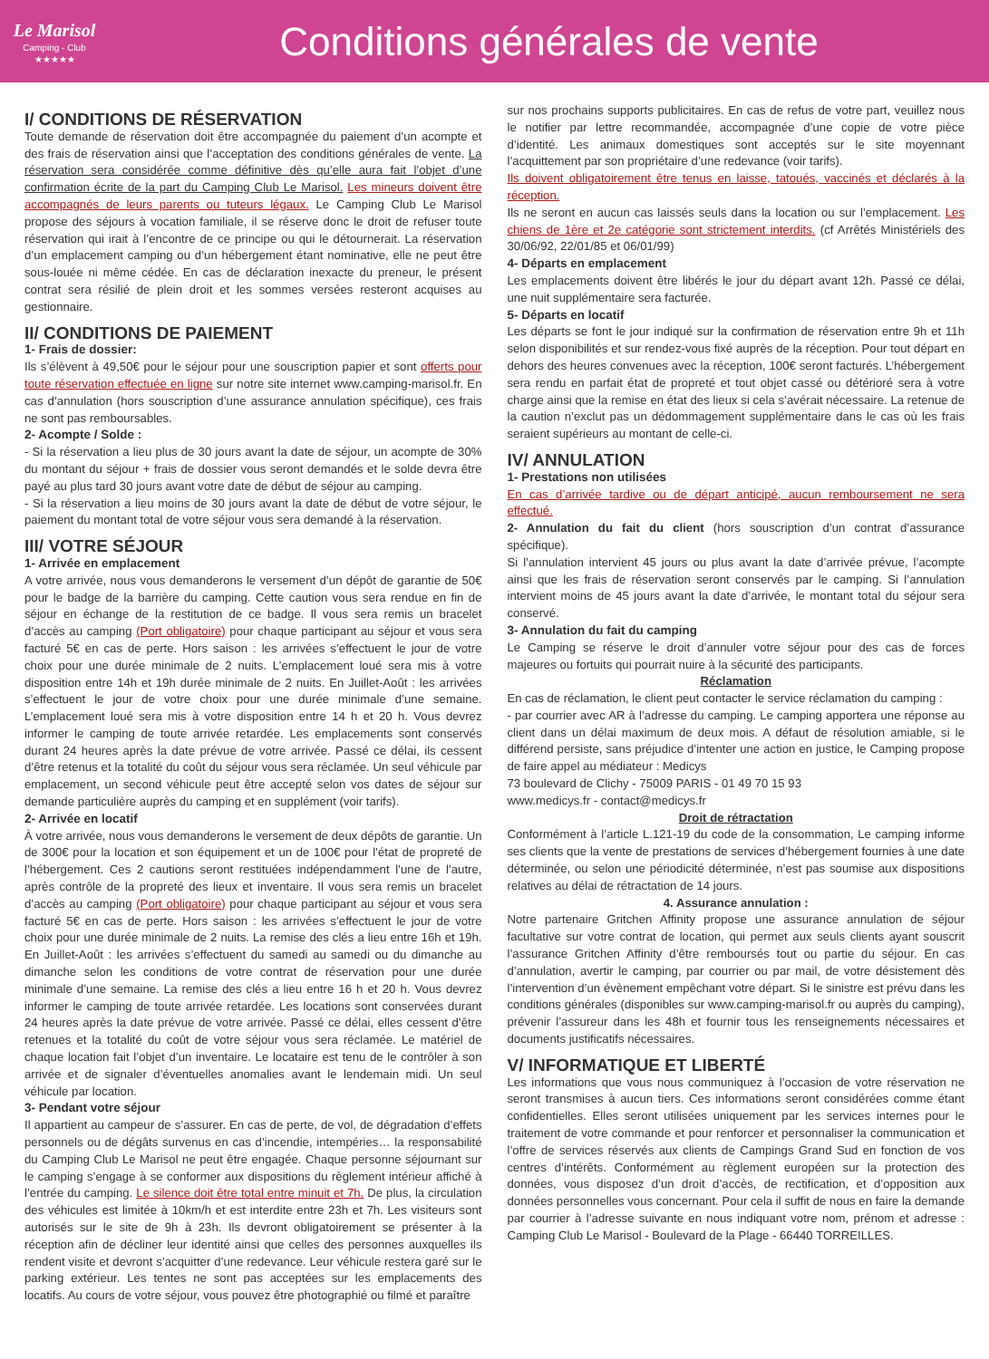Le Marisol
Camping - Club
★★★★★
Conditions générales de vente
I/ CONDITIONS DE RÉSERVATION
Toute demande de réservation doit être accompagnée du paiement d’un acompte et des frais de réservation ainsi que l’acceptation des conditions générales de vente. La réservation sera considérée comme définitive dès qu’elle aura fait l’objet d’une confirmation écrite de la part du Camping Club Le Marisol. Les mineurs doivent être accompagnés de leurs parents ou tuteurs légaux. Le Camping Club Le Marisol propose des séjours à vocation familiale, il se réserve donc le droit de refuser toute réservation qui irait à l’encontre de ce principe ou qui le détournerait. La réservation d’un emplacement camping ou d’un hébergement étant nominative, elle ne peut être sous-louée ni même cédée. En cas de déclaration inexacte du preneur, le présent contrat sera résilié de plein droit et les sommes versées resteront acquises au gestionnaire.
II/ CONDITIONS DE PAIEMENT
1- Frais de dossier:
Ils s’élèvent à 49,50€ pour le séjour pour une souscription papier et sont offerts pour toute réservation effectuée en ligne sur notre site internet www.camping-marisol.fr. En cas d’annulation (hors souscription d’une assurance annulation spécifique), ces frais ne sont pas remboursables.
2- Acompte / Solde :
- Si la réservation a lieu plus de 30 jours avant la date de séjour, un acompte de 30% du montant du séjour + frais de dossier vous seront demandés et le solde devra être payé au plus tard 30 jours avant votre date de début de séjour au camping.
- Si la réservation a lieu moins de 30 jours avant la date de début de votre séjour, le paiement du montant total de votre séjour vous sera demandé à la réservation.
III/ VOTRE SÉJOUR
1- Arrivée en emplacement
A votre arrivée, nous vous demanderons le versement d’un dépôt de garantie de 50€ pour le badge de la barrière du camping. Cette caution vous sera rendue en fin de séjour en échange de la restitution de ce badge. Il vous sera remis un bracelet d’accès au camping (Port obligatoire) pour chaque participant au séjour et vous sera facturé 5€ en cas de perte. Hors saison : les arrivées s’effectuent le jour de votre choix pour une durée minimale de 2 nuits. L’emplacement loué sera mis à votre disposition entre 14h et 19h durée minimale de 2 nuits. En Juillet-Août : les arrivées s’effectuent le jour de votre choix pour une durée minimale d’une semaine. L’emplacement loué sera mis à votre disposition entre 14 h et 20 h. Vous devrez informer le camping de toute arrivée retardée. Les emplacements sont conservés durant 24 heures après la date prévue de votre arrivée. Passé ce délai, ils cessent d’être retenus et la totalité du coût du séjour vous sera réclamée. Un seul véhicule par emplacement, un second véhicule peut être accepté selon vos dates de séjour sur demande particulière auprès du camping et en supplément (voir tarifs).
2- Arrivée en locatif
À votre arrivée, nous vous demanderons le versement de deux dépôts de garantie. Un de 300€ pour la location et son équipement et un de 100€ pour l’état de propreté de l’hébergement. Ces 2 cautions seront restituées indépendamment l’une de l’autre, après contrôle de la propreté des lieux et inventaire. Il vous sera remis un bracelet d’accès au camping (Port obligatoire) pour chaque participant au séjour et vous sera facturé 5€ en cas de perte. Hors saison : les arrivées s’effectuent le jour de votre choix pour une durée minimale de 2 nuits. La remise des clés a lieu entre 16h et 19h. En Juillet-Août : les arrivées s’effectuent du samedi au samedi ou du dimanche au dimanche selon les conditions de votre contrat de réservation pour une durée minimale d’une semaine. La remise des clés a lieu entre 16 h et 20 h. Vous devrez informer le camping de toute arrivée retardée. Les locations sont conservées durant 24 heures après la date prévue de votre arrivée. Passé ce délai, elles cessent d’être retenues et la totalité du coût de votre séjour vous sera réclamée. Le matériel de chaque location fait l’objet d’un inventaire. Le locataire est tenu de le contrôler à son arrivée et de signaler d’éventuelles anomalies avant le lendemain midi. Un seul véhicule par location.
3- Pendant votre séjour
Il appartient au campeur de s’assurer. En cas de perte, de vol, de dégradation d’effets personnels ou de dégâts survenus en cas d’incendie, intempéries… la responsabilité du Camping Club Le Marisol ne peut être engagée. Chaque personne séjournant sur le camping s’engage à se conformer aux dispositions du règlement intérieur affiché à l’entrée du camping. Le silence doit être total entre minuit et 7h. De plus, la circulation des véhicules est limitée à 10km/h et est interdite entre 23h et 7h. Les visiteurs sont autorisés sur le site de 9h à 23h. Ils devront obligatoirement se présenter à la réception afin de décliner leur identité ainsi que celles des personnes auxquelles ils rendent visite et devront s’acquitter d’une redevance. Leur véhicule restera garé sur le parking extérieur. Les tentes ne sont pas acceptées sur les emplacements des locatifs. Au cours de votre séjour, vous pouvez être photographié ou filmé et paraître
sur nos prochains supports publicitaires. En cas de refus de votre part, veuillez nous le notifier par lettre recommandée, accompagnée d’une copie de votre pièce d’identité. Les animaux domestiques sont acceptés sur le site moyennant l’acquittement par son propriétaire d’une redevance (voir tarifs).
Ils doivent obligatoirement être tenus en laisse, tatoués, vaccinés et déclarés à la réception.
Ils ne seront en aucun cas laissés seuls dans la location ou sur l’emplacement. Les chiens de 1ère et 2e catégorie sont strictement interdits. (cf Arrêtés Ministériels des 30/06/92, 22/01/85 et 06/01/99)
4- Départs en emplacement
Les emplacements doivent être libérés le jour du départ avant 12h. Passé ce délai, une nuit supplémentaire sera facturée.
5- Départs en locatif
Les départs se font le jour indiqué sur la confirmation de réservation entre 9h et 11h selon disponibilités et sur rendez-vous fixé auprès de la réception. Pour tout départ en dehors des heures convenues avec la réception, 100€ seront facturés. L’hébergement sera rendu en parfait état de propreté et tout objet cassé ou détérioré sera à votre charge ainsi que la remise en état des lieux si cela s’avérait nécessaire. La retenue de la caution n’exclut pas un dédommagement supplémentaire dans le cas où les frais seraient supérieurs au montant de celle-ci.
IV/ ANNULATION
1- Prestations non utilisées
En cas d’arrivée tardive ou de départ anticipé, aucun remboursement ne sera effectué.
2- Annulation du fait du client (hors souscription d’un contrat d’assurance spécifique).
Si l’annulation intervient 45 jours ou plus avant la date d’arrivée prévue, l’acompte ainsi que les frais de réservation seront conservés par le camping. Si l’annulation intervient moins de 45 jours avant la date d’arrivée, le montant total du séjour sera conservé.
3- Annulation du fait du camping
Le Camping se réserve le droit d’annuler votre séjour pour des cas de forces majeures ou fortuits qui pourrait nuire à la sécurité des participants.
Réclamation
En cas de réclamation, le client peut contacter le service réclamation du camping :
- par courrier avec AR à l’adresse du camping. Le camping apportera une réponse au client dans un délai maximum de deux mois. A défaut de résolution amiable, si le différend persiste, sans préjudice d’intenter une action en justice, le Camping propose de faire appel au médiateur : Medicys
73 boulevard de Clichy - 75009 PARIS - 01 49 70 15 93
www.medicys.fr - contact@medicys.fr
Droit de rétractation
Conformément à l’article L.121-19 du code de la consommation, Le camping informe ses clients que la vente de prestations de services d’hébergement fournies à une date déterminée, ou selon une périodicité déterminée, n’est pas soumise aux dispositions relatives au délai de rétractation de 14 jours.
4. Assurance annulation :
Notre partenaire Gritchen Affinity propose une assurance annulation de séjour facultative sur votre contrat de location, qui permet aux seuls clients ayant souscrit l’assurance Gritchen Affinity d’être remboursés tout ou partie du séjour. En cas d’annulation, avertir le camping, par courrier ou par mail, de votre désistement dès l’intervention d’un évènement empêchant votre départ. Si le sinistre est prévu dans les conditions générales (disponibles sur www.camping-marisol.fr ou auprès du camping), prévenir l’assureur dans les 48h et fournir tous les renseignements nécessaires et documents justificatifs nécessaires.
V/ INFORMATIQUE ET LIBERTÉ
Les informations que vous nous communiquez à l’occasion de votre réservation ne seront transmises à aucun tiers. Ces informations seront considérées comme étant confidentielles. Elles seront utilisées uniquement par les services internes pour le traitement de votre commande et pour renforcer et personnaliser la communication et l’offre de services réservés aux clients de Campings Grand Sud en fonction de vos centres d’intérêts. Conformément au règlement européen sur la protection des données, vous disposez d’un droit d’accès, de rectification, et d’opposition aux données personnelles vous concernant. Pour cela il suffit de nous en faire la demande par courrier à l’adresse suivante en nous indiquant votre nom, prénom et adresse : Camping Club Le Marisol - Boulevard de la Plage - 66440 TORREILLES.